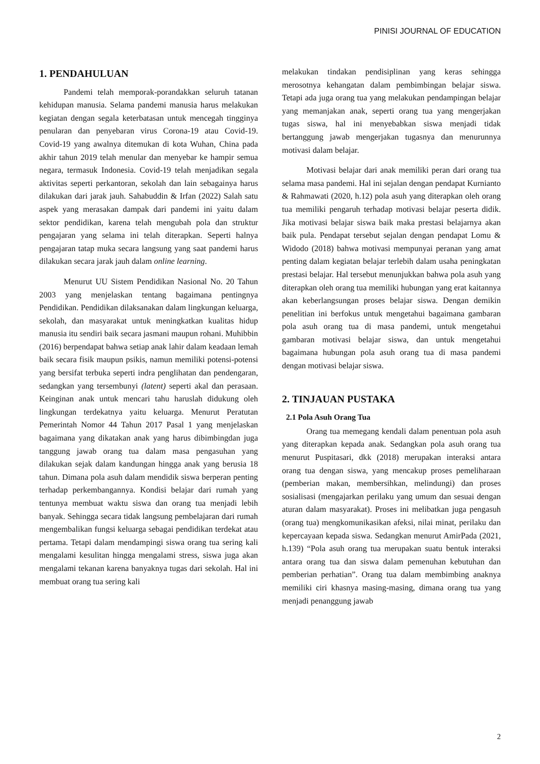PINISI JOURNAL OF EDUCATION
1. PENDAHULUAN
Pandemi telah memporak-porandakkan seluruh tatanan kehidupan manusia. Selama pandemi manusia harus melakukan kegiatan dengan segala keterbatasan untuk mencegah tingginya penularan dan penyebaran virus Corona-19 atau Covid-19. Covid-19 yang awalnya ditemukan di kota Wuhan, China pada akhir tahun 2019 telah menular dan menyebar ke hampir semua negara, termasuk Indonesia. Covid-19 telah menjadikan segala aktivitas seperti perkantoran, sekolah dan lain sebagainya harus dilakukan dari jarak jauh. Sahabuddin & Irfan (2022) Salah satu aspek yang merasakan dampak dari pandemi ini yaitu dalam sektor pendidikan, karena telah mengubah pola dan struktur pengajaran yang selama ini telah diterapkan. Seperti halnya pengajaran tatap muka secara langsung yang saat pandemi harus dilakukan secara jarak jauh dalam online learning.
Menurut UU Sistem Pendidikan Nasional No. 20 Tahun 2003 yang menjelaskan tentang bagaimana pentingnya Pendidikan. Pendidikan dilaksanakan dalam lingkungan keluarga, sekolah, dan masyarakat untuk meningkatkan kualitas hidup manusia itu sendiri baik secara jasmani maupun rohani. Muhibbin (2016) berpendapat bahwa setiap anak lahir dalam keadaan lemah baik secara fisik maupun psikis, namun memiliki potensi-potensi yang bersifat terbuka seperti indra penglihatan dan pendengaran, sedangkan yang tersembunyi (latent) seperti akal dan perasaan. Keinginan anak untuk mencari tahu haruslah didukung oleh lingkungan terdekatnya yaitu keluarga. Menurut Peratutan Pemerintah Nomor 44 Tahun 2017 Pasal 1 yang menjelaskan bagaimana yang dikatakan anak yang harus dibimbingdan juga tanggung jawab orang tua dalam masa pengasuhan yang dilakukan sejak dalam kandungan hingga anak yang berusia 18 tahun. Dimana pola asuh dalam mendidik siswa berperan penting terhadap perkembangannya. Kondisi belajar dari rumah yang tentunya membuat waktu siswa dan orang tua menjadi lebih banyak. Sehingga secara tidak langsung pembelajaran dari rumah mengembalikan fungsi keluarga sebagai pendidikan terdekat atau pertama. Tetapi dalam mendampingi siswa orang tua sering kali mengalami kesulitan hingga mengalami stress, siswa juga akan mengalami tekanan karena banyaknya tugas dari sekolah. Hal ini membuat orang tua sering kali
melakukan tindakan pendisiplinan yang keras sehingga merosotnya kehangatan dalam pembimbingan belajar siswa. Tetapi ada juga orang tua yang melakukan pendampingan belajar yang memanjakan anak, seperti orang tua yang mengerjakan tugas siswa, hal ini menyebabkan siswa menjadi tidak bertanggung jawab mengerjakan tugasnya dan menurunnya motivasi dalam belajar.
Motivasi belajar dari anak memiliki peran dari orang tua selama masa pandemi. Hal ini sejalan dengan pendapat Kurnianto & Rahmawati (2020, h.12) pola asuh yang diterapkan oleh orang tua memiliki pengaruh terhadap motivasi belajar peserta didik. Jika motivasi belajar siswa baik maka prestasi belajarnya akan baik pula. Pendapat tersebut sejalan dengan pendapat Lomu & Widodo (2018) bahwa motivasi mempunyai peranan yang amat penting dalam kegiatan belajar terlebih dalam usaha peningkatan prestasi belajar. Hal tersebut menunjukkan bahwa pola asuh yang diterapkan oleh orang tua memiliki hubungan yang erat kaitannya akan keberlangsungan proses belajar siswa. Dengan demikin penelitian ini berfokus untuk mengetahui bagaimana gambaran pola asuh orang tua di masa pandemi, untuk mengetahui gambaran motivasi belajar siswa, dan untuk mengetahui bagaimana hubungan pola asuh orang tua di masa pandemi dengan motivasi belajar siswa.
2. TINJAUAN PUSTAKA
2.1 Pola Asuh Orang Tua
Orang tua memegang kendali dalam penentuan pola asuh yang diterapkan kepada anak. Sedangkan pola asuh orang tua menurut Puspitasari, dkk (2018) merupakan interaksi antara orang tua dengan siswa, yang mencakup proses pemeliharaan (pemberian makan, membersihkan, melindungi) dan proses sosialisasi (mengajarkan perilaku yang umum dan sesuai dengan aturan dalam masyarakat). Proses ini melibatkan juga pengasuh (orang tua) mengkomunikasikan afeksi, nilai minat, perilaku dan kepercayaan kepada siswa. Sedangkan menurut AmirPada (2021, h.139) “Pola asuh orang tua merupakan suatu bentuk interaksi antara orang tua dan siswa dalam pemenuhan kebutuhan dan pemberian perhatian”. Orang tua dalam membimbing anaknya memiliki ciri khasnya masing-masing, dimana orang tua yang menjadi penanggung jawab
2